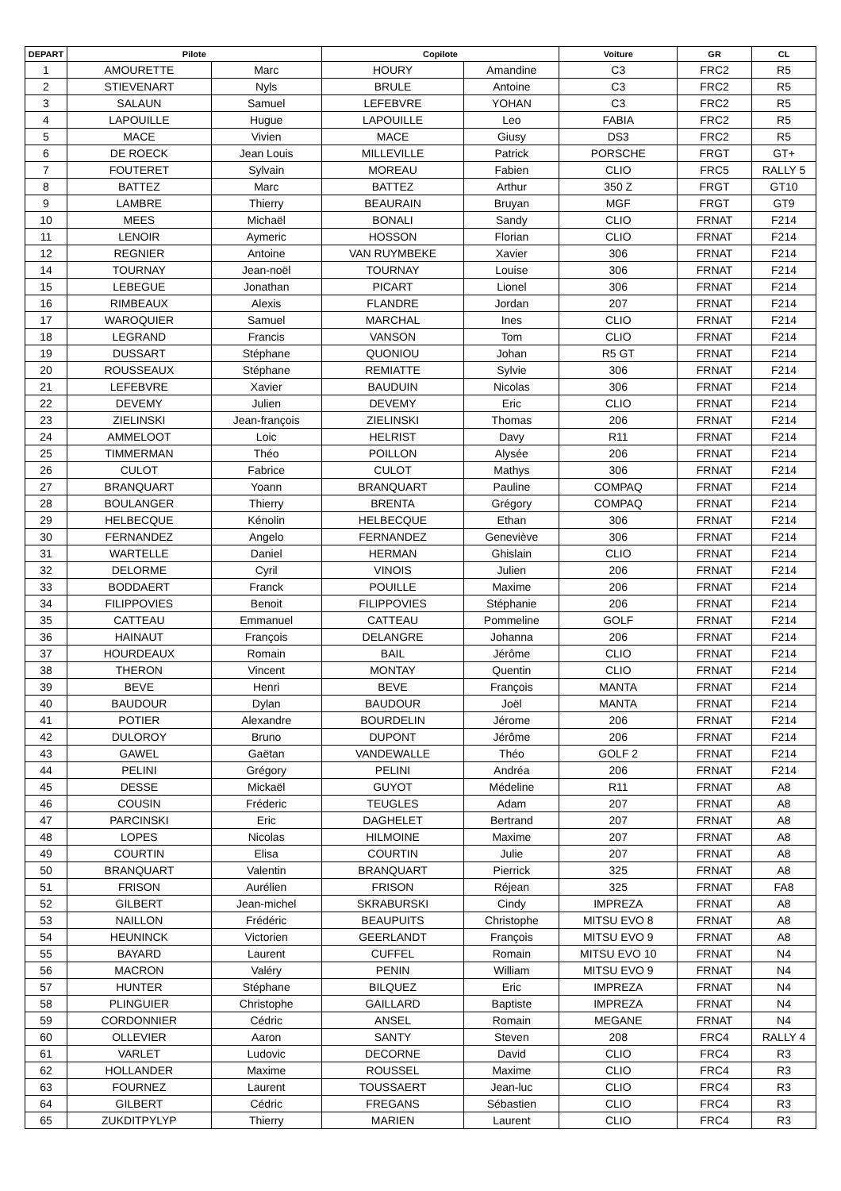| DEPART | Pilote | | Copilote | | Voiture | GR | CL |
| --- | --- | --- | --- | --- | --- | --- | --- |
| 1 | AMOURETTE | Marc | HOURY | Amandine | C3 | FRC2 | R5 |
| 2 | STIEVENART | Nyls | BRULE | Antoine | C3 | FRC2 | R5 |
| 3 | SALAUN | Samuel | LEFEBVRE | YOHAN | C3 | FRC2 | R5 |
| 4 | LAPOUILLE | Hugue | LAPOUILLE | Leo | FABIA | FRC2 | R5 |
| 5 | MACE | Vivien | MACE | Giusy | DS3 | FRC2 | R5 |
| 6 | DE ROECK | Jean Louis | MILLEVILLE | Patrick | PORSCHE | FRGT | GT+ |
| 7 | FOUTERET | Sylvain | MOREAU | Fabien | CLIO | FRC5 | RALLY 5 |
| 8 | BATTEZ | Marc | BATTEZ | Arthur | 350 Z | FRGT | GT10 |
| 9 | LAMBRE | Thierry | BEAURAIN | Bruyan | MGF | FRGT | GT9 |
| 10 | MEES | Michaël | BONALI | Sandy | CLIO | FRNAT | F214 |
| 11 | LENOIR | Aymeric | HOSSON | Florian | CLIO | FRNAT | F214 |
| 12 | REGNIER | Antoine | VAN RUYMBEKE | Xavier | 306 | FRNAT | F214 |
| 14 | TOURNAY | Jean-noël | TOURNAY | Louise | 306 | FRNAT | F214 |
| 15 | LEBEGUE | Jonathan | PICART | Lionel | 306 | FRNAT | F214 |
| 16 | RIMBEAUX | Alexis | FLANDRE | Jordan | 207 | FRNAT | F214 |
| 17 | WAROQUIER | Samuel | MARCHAL | Ines | CLIO | FRNAT | F214 |
| 18 | LEGRAND | Francis | VANSON | Tom | CLIO | FRNAT | F214 |
| 19 | DUSSART | Stéphane | QUONIOU | Johan | R5 GT | FRNAT | F214 |
| 20 | ROUSSEAUX | Stéphane | REMIATTE | Sylvie | 306 | FRNAT | F214 |
| 21 | LEFEBVRE | Xavier | BAUDUIN | Nicolas | 306 | FRNAT | F214 |
| 22 | DEVEMY | Julien | DEVEMY | Eric | CLIO | FRNAT | F214 |
| 23 | ZIELINSKI | Jean-françois | ZIELINSKI | Thomas | 206 | FRNAT | F214 |
| 24 | AMMELOOT | Loic | HELRIST | Davy | R11 | FRNAT | F214 |
| 25 | TIMMERMAN | Théo | POILLON | Alysée | 206 | FRNAT | F214 |
| 26 | CULOT | Fabrice | CULOT | Mathys | 306 | FRNAT | F214 |
| 27 | BRANQUART | Yoann | BRANQUART | Pauline | COMPAQ | FRNAT | F214 |
| 28 | BOULANGER | Thierry | BRENTA | Grégory | COMPAQ | FRNAT | F214 |
| 29 | HELBECQUE | Kénolin | HELBECQUE | Ethan | 306 | FRNAT | F214 |
| 30 | FERNANDEZ | Angelo | FERNANDEZ | Geneviève | 306 | FRNAT | F214 |
| 31 | WARTELLE | Daniel | HERMAN | Ghislain | CLIO | FRNAT | F214 |
| 32 | DELORME | Cyril | VINOIS | Julien | 206 | FRNAT | F214 |
| 33 | BODDAERT | Franck | POUILLE | Maxime | 206 | FRNAT | F214 |
| 34 | FILIPPOVIES | Benoit | FILIPPOVIES | Stéphanie | 206 | FRNAT | F214 |
| 35 | CATTEAU | Emmanuel | CATTEAU | Pommeline | GOLF | FRNAT | F214 |
| 36 | HAINAUT | François | DELANGRE | Johanna | 206 | FRNAT | F214 |
| 37 | HOURDEAUX | Romain | BAIL | Jérôme | CLIO | FRNAT | F214 |
| 38 | THERON | Vincent | MONTAY | Quentin | CLIO | FRNAT | F214 |
| 39 | BEVE | Henri | BEVE | François | MANTA | FRNAT | F214 |
| 40 | BAUDOUR | Dylan | BAUDOUR | Joël | MANTA | FRNAT | F214 |
| 41 | POTIER | Alexandre | BOURDELIN | Jérome | 206 | FRNAT | F214 |
| 42 | DULOROY | Bruno | DUPONT | Jérôme | 206 | FRNAT | F214 |
| 43 | GAWEL | Gaëtan | VANDEWALLE | Théo | GOLF 2 | FRNAT | F214 |
| 44 | PELINI | Grégory | PELINI | Andréa | 206 | FRNAT | F214 |
| 45 | DESSE | Mickaël | GUYOT | Médeline | R11 | FRNAT | A8 |
| 46 | COUSIN | Fréderic | TEUGLES | Adam | 207 | FRNAT | A8 |
| 47 | PARCINSKI | Eric | DAGHELET | Bertrand | 207 | FRNAT | A8 |
| 48 | LOPES | Nicolas | HILMOINE | Maxime | 207 | FRNAT | A8 |
| 49 | COURTIN | Elisa | COURTIN | Julie | 207 | FRNAT | A8 |
| 50 | BRANQUART | Valentin | BRANQUART | Pierrick | 325 | FRNAT | A8 |
| 51 | FRISON | Aurélien | FRISON | Réjean | 325 | FRNAT | FA8 |
| 52 | GILBERT | Jean-michel | SKRABURSKI | Cindy | IMPREZA | FRNAT | A8 |
| 53 | NAILLON | Frédéric | BEAUPUITS | Christophe | MITSU EVO 8 | FRNAT | A8 |
| 54 | HEUNINCK | Victorien | GEERLANDT | François | MITSU EVO 9 | FRNAT | A8 |
| 55 | BAYARD | Laurent | CUFFEL | Romain | MITSU EVO 10 | FRNAT | N4 |
| 56 | MACRON | Valéry | PENIN | William | MITSU EVO 9 | FRNAT | N4 |
| 57 | HUNTER | Stéphane | BILQUEZ | Eric | IMPREZA | FRNAT | N4 |
| 58 | PLINGUIER | Christophe | GAILLARD | Baptiste | IMPREZA | FRNAT | N4 |
| 59 | CORDONNIER | Cédric | ANSEL | Romain | MEGANE | FRNAT | N4 |
| 60 | OLLEVIER | Aaron | SANTY | Steven | 208 | FRC4 | RALLY 4 |
| 61 | VARLET | Ludovic | DECORNE | David | CLIO | FRC4 | R3 |
| 62 | HOLLANDER | Maxime | ROUSSEL | Maxime | CLIO | FRC4 | R3 |
| 63 | FOURNEZ | Laurent | TOUSSAERT | Jean-luc | CLIO | FRC4 | R3 |
| 64 | GILBERT | Cédric | FREGANS | Sébastien | CLIO | FRC4 | R3 |
| 65 | ZUKDITPYLYP | Thierry | MARIEN | Laurent | CLIO | FRC4 | R3 |